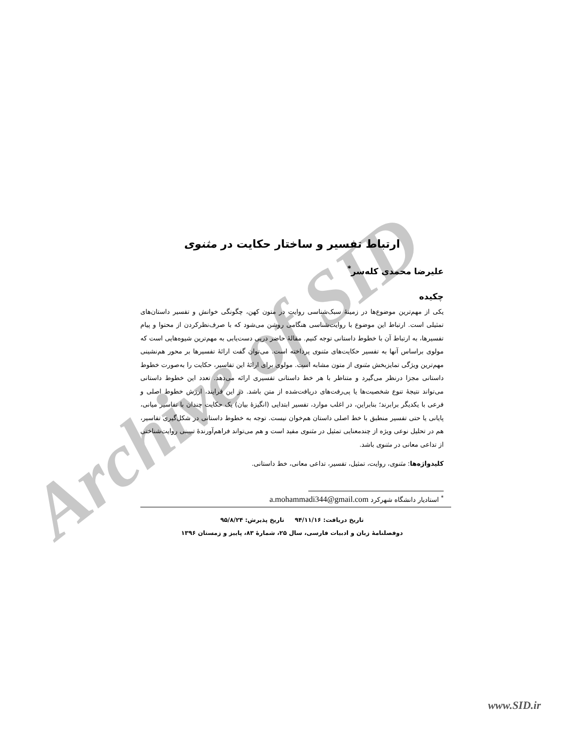Archive of SID
ارتباط تفسیر و ساختار حکایت در مثنوی
علیرضا محمدی کله‌سر<sup>*</sup>
چکیده
یکی از مهم‌ترین موضوع‌ها در زمینهٔ سبک‌شناسی روایت در متون کهن، چگونگی خوانش و تفسیر داستان‌های تمثیلی است. ارتباط این موضوع با روایت‌شناسی هنگامی روشن می‌شود که با صرف‌نظرکردن از محتوا و پیام تفسیرها، به ارتباط آن با خطوط داستانی توجه کنیم. مقالهٔ حاضر درپی دست‌یابی به مهم‌ترین شیوه‌هایی است که مولوی براساس آنها به تفسیر حکایت‌های مثنوی پرداخته است. می‌توان گفت ارائهٔ تفسیرها بر محور هم‌نشینی مهم‌ترین ویژگی تمایزبخش مثنوی از متون مشابه است. مولوی برای ارائهٔ این تفاسیر، حکایت را به‌صورت خطوط داستانی مجزا درنظر می‌گیرد و متناظر با هر خط داستانی تفسیری ارائه می‌دهد. تعدد این خطوط داستانی می‌تواند نتیجهٔ تنوع شخصیت‌ها یا پی‌رفت‌های دریافت‌شده از متن باشد. در این فرایند، ارزش خطوط اصلی و فرعی با یکدیگر برابرند؛ بنابراین، در اغلب موارد، تفسیر ابتدایی (انگیزهٔ بیان) یک حکایت چندان با تفاسیر میانی، پایانی یا حتی تفسیر منطبق با خط اصلی داستان هم‌خوان نیست. توجه به خطوط داستانی در شکل‌گیری تفاسیر، هم در تحلیل نوعی ویژه از چندمعنایی تمثیل در مثنوی مفید است و هم می‌تواند فراهم‌آورندهٔ تبیینی روایت‌شناختی از تداعی معانی در مثنوی باشد.
کلیدواژه‌ها: مثنوی، روایت، تمثیل، تفسیر، تداعی معانی، خط داستانی.
<sup>*</sup> استادیار دانشگاه شهرکرد a.mohammadi344@gmail.com
تاریخ دریافت: ۹۴/۱۱/۱۶ تاریخ پذیرش: ۹۵/۸/۲۴
دوفصلنامهٔ زبان و ادبیات فارسی، سال ۲۵، شمارهٔ ۸۳، پاییز و زمستان ۱۳۹۶
www.SID.ir